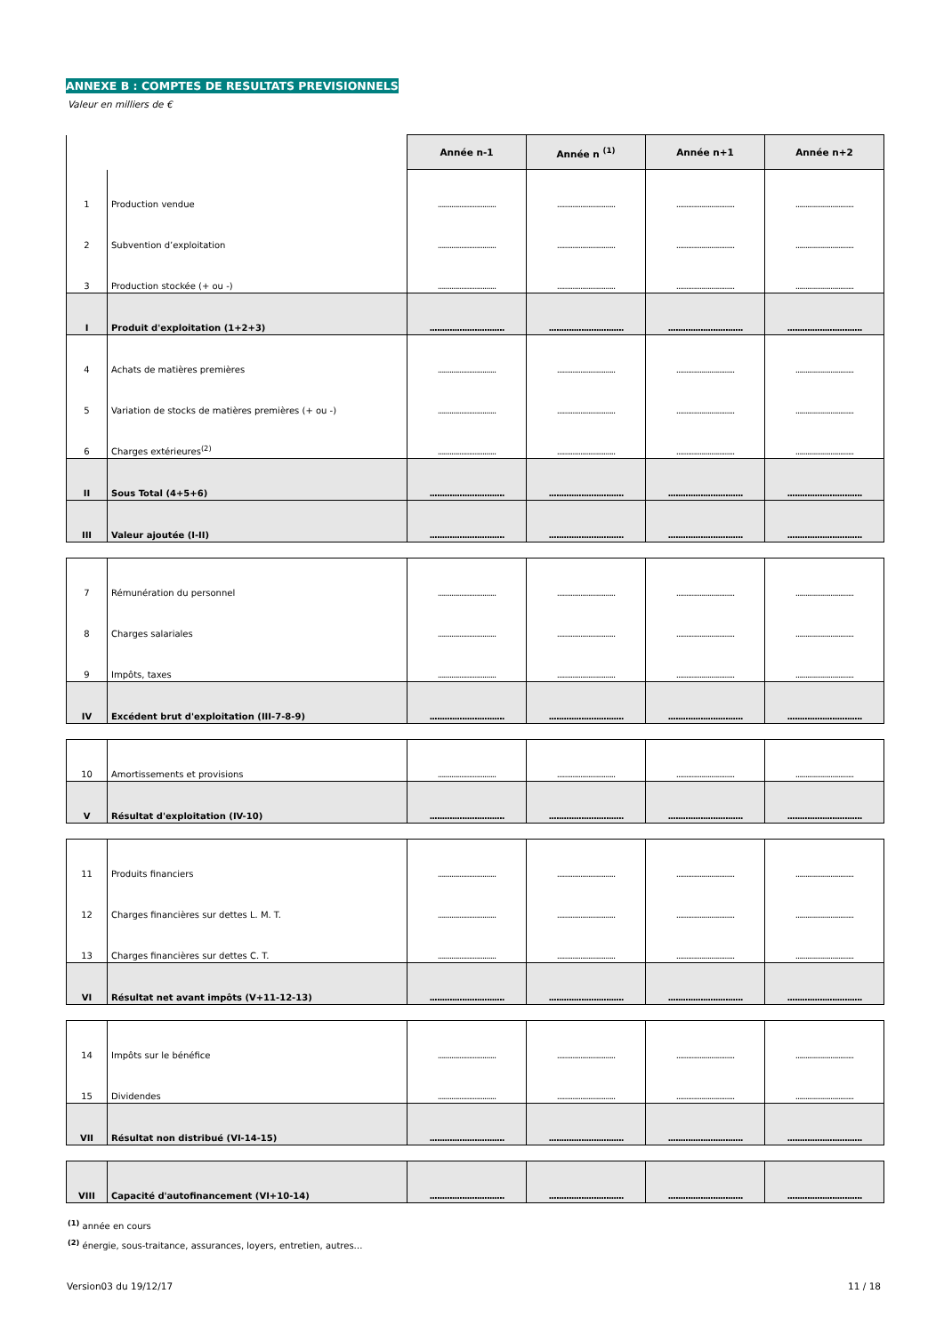ANNEXE B : COMPTES DE RESULTATS PREVISIONNELS
Valeur en milliers de €
| | | Année n-1 | Année n <sup>(1)</sup> | Année n+1 | Année n+2 |
| --- | --- | --- | --- | --- | --- |
| 1 | Production vendue | .............................. | .............................. | .............................. | .............................. |
| 2 | Subvention d’exploitation | .............................. | .............................. | .............................. | .............................. |
| 3 | Production stockée (+ ou -) | .............................. | .............................. | .............................. | .............................. |
| I | Produit d'exploitation (1+2+3) | .............................. | .............................. | .............................. | .............................. |
| 4 | Achats de matières premières | .............................. | .............................. | .............................. | .............................. |
| 5 | Variation de stocks de matières premières (+ ou -) | .............................. | .............................. | .............................. | .............................. |
| 6 | Charges extérieures<sup>(2)</sup> | .............................. | .............................. | .............................. | .............................. |
| II | Sous Total (4+5+6) | .............................. | .............................. | .............................. | .............................. |
| III | Valeur ajoutée (I-II) | .............................. | .............................. | .............................. | .............................. |
| 7 | Rémunération du personnel | .............................. | .............................. | .............................. | .............................. |
| 8 | Charges salariales | .............................. | .............................. | .............................. | .............................. |
| 9 | Impôts, taxes | .............................. | .............................. | .............................. | .............................. |
| IV | Excédent brut d'exploitation (III-7-8-9) | .............................. | .............................. | .............................. | .............................. |
| 10 | Amortissements et provisions | .............................. | .............................. | .............................. | .............................. |
| V | Résultat d'exploitation (IV-10) | .............................. | .............................. | .............................. | .............................. |
| 11 | Produits financiers | .............................. | .............................. | .............................. | .............................. |
| 12 | Charges financières sur dettes L. M. T. | .............................. | .............................. | .............................. | .............................. |
| 13 | Charges financières sur dettes C. T. | .............................. | .............................. | .............................. | .............................. |
| VI | Résultat net avant impôts (V+11-12-13) | .............................. | .............................. | .............................. | .............................. |
| 14 | Impôts sur le bénéfice | .............................. | .............................. | .............................. | .............................. |
| 15 | Dividendes | .............................. | .............................. | .............................. | .............................. |
| VII | Résultat non distribué (VI-14-15) | .............................. | .............................. | .............................. | .............................. |
| VIII | Capacité d'autofinancement (VI+10-14) | .............................. | .............................. | .............................. | .............................. |
<sup>(1)</sup> année en cours
<sup>(2)</sup> énergie, sous-traitance, assurances, loyers, entretien, autres…
Version03 du 19/12/17 11 / 18